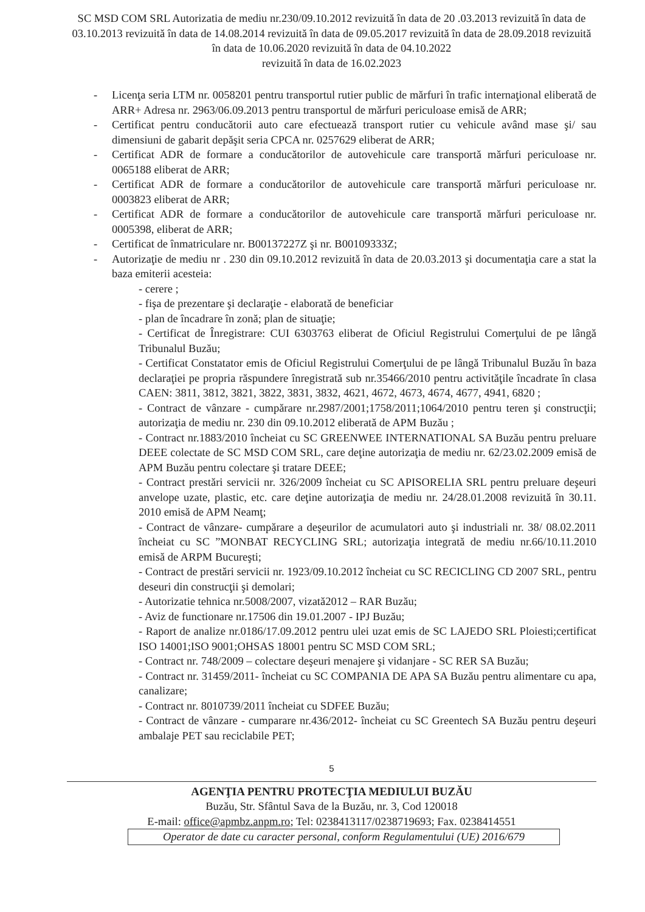SC MSD COM SRL Autorizatia de mediu nr.230/09.10.2012 revizuită în data de 20 .03.2013 revizuită în data de 03.10.2013 revizuită în data de 14.08.2014 revizuită în data de 09.05.2017 revizuită în data de 28.09.2018 revizuită în data de 10.06.2020 revizuită în data de 04.10.2022
revizuită în data de 16.02.2023
- Licenţa seria LTM nr. 0058201 pentru transportul rutier public de mărfuri în trafic internaţional eliberată de ARR+ Adresa nr. 2963/06.09.2013 pentru transportul de mărfuri periculoase emisă de ARR;
- Certificat pentru conducătorii auto care efectuează transport rutier cu vehicule având mase şi/ sau dimensiuni de gabarit depăşit seria CPCA nr. 0257629 eliberat de ARR;
- Certificat ADR de formare a conducătorilor de autovehicule care transportă mărfuri periculoase nr. 0065188 eliberat de ARR;
- Certificat ADR de formare a conducătorilor de autovehicule care transportă mărfuri periculoase nr. 0003823 eliberat de ARR;
- Certificat ADR de formare a conducătorilor de autovehicule care transportă mărfuri periculoase nr. 0005398, eliberat de ARR;
- Certificat de înmatriculare nr. B00137227Z şi nr. B00109333Z;
- Autorizaţie de mediu nr . 230 din 09.10.2012 revizuită în data de 20.03.2013 şi documentaţia care a stat la baza emiterii acesteia:
- cerere ;
- fişa de prezentare şi declaraţie - elaborată de beneficiar
- plan de încadrare în zonă; plan de situaţie;
- Certificat de Înregistrare: CUI 6303763 eliberat de Oficiul Registrului Comerţului de pe lângă Tribunalul Buzău;
- Certificat Constatator emis de Oficiul Registrului Comerţului de pe lângă Tribunalul Buzău în baza declaraţiei pe propria răspundere înregistrată sub nr.35466/2010 pentru activităţile încadrate în clasa CAEN: 3811, 3812, 3821, 3822, 3831, 3832, 4621, 4672, 4673, 4674, 4677, 4941, 6820 ;
- Contract de vânzare - cumpărare nr.2987/2001;1758/2011;1064/2010 pentru teren şi construcţii; autorizaţia de mediu nr. 230 din 09.10.2012 eliberată de APM Buzău ;
- Contract nr.1883/2010 încheiat cu SC GREENWEE INTERNATIONAL SA Buzău pentru preluare DEEE colectate de SC MSD COM SRL, care deţine autorizaţia de mediu nr. 62/23.02.2009 emisă de APM Buzău pentru colectare şi tratare DEEE;
- Contract prestări servicii nr. 326/2009 încheiat cu SC APISORELIA SRL pentru preluare deşeuri anvelope uzate, plastic, etc. care deţine autorizaţia de mediu nr. 24/28.01.2008 revizuită în 30.11. 2010 emisă de APM Neamţ;
- Contract de vânzare- cumpărare a deşeurilor de acumulatori auto şi industriali nr. 38/ 08.02.2011 încheiat cu SC ”MONBAT RECYCLING SRL; autorizaţia integrată de mediu nr.66/10.11.2010 emisă de ARPM Bucureşti;
- Contract de prestări servicii nr. 1923/09.10.2012 încheiat cu SC RECICLING CD 2007 SRL, pentru deseuri din construcţii şi demolari;
- Autorizatie tehnica nr.5008/2007, vizată2012 – RAR Buzău;
- Aviz de functionare nr.17506 din 19.01.2007 - IPJ Buzău;
- Raport de analize nr.0186/17.09.2012 pentru ulei uzat emis de SC LAJEDO SRL Ploiesti;certificat ISO 14001;ISO 9001;OHSAS 18001 pentru SC MSD COM SRL;
- Contract nr. 748/2009 – colectare deşeuri menajere şi vidanjare - SC RER SA Buzău;
- Contract nr. 31459/2011- încheiat cu SC COMPANIA DE APA SA Buzău pentru alimentare cu apa, canalizare;
- Contract nr. 8010739/2011 încheiat cu SDFEE Buzău;
- Contract de vânzare - cumparare nr.436/2012- încheiat cu SC Greentech SA Buzău pentru deşeuri ambalaje PET sau reciclabile PET;
5
AGENŢIA PENTRU PROTECŢIA MEDIULUI BUZĂU
Buzău, Str. Sfântul Sava de la Buzău, nr. 3, Cod 120018
E-mail: office@apmbz.anpm.ro; Tel: 0238413117/0238719693; Fax. 0238414551
Operator de date cu caracter personal, conform Regulamentului (UE) 2016/679